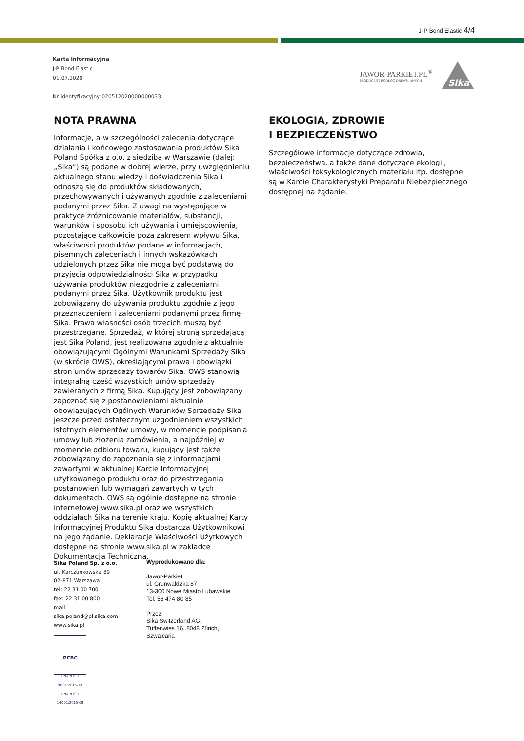J-P Bond Elastic 4/4
Karta Informacyjna
J-P Bond Elastic
01.07.2020
Nr identyfikacyjny 020512020000000033
JAWOR-PARKIET.PL<sup>®</sup>
PRODUCENT PODŁÓG DREWNIANYCH
Sika
NOTA PRAWNA
Informacje, a w szczególności zalecenia dotyczące działania i końcowego zastosowania produktów Sika Poland Spółka z o.o. z siedzibą w Warszawie (dalej: „Sika”) są podane w dobrej wierze, przy uwzględnieniu aktualnego stanu wiedzy i doświadczenia Sika i odnoszą się do produktów składowanych, przechowywanych i używanych zgodnie z zaleceniami podanymi przez Sika. Z uwagi na występujące w praktyce zróżnicowanie materiałów, substancji, warunków i sposobu ich używania i umiejscowienia, pozostające całkowicie poza zakresem wpływu Sika, właściwości produktów podane w informacjach, pisemnych zaleceniach i innych wskazówkach udzielonych przez Sika nie mogą być podstawą do przyjęcia odpowiedzialności Sika w przypadku używania produktów niezgodnie z zaleceniami podanymi przez Sika. Użytkownik produktu jest zobowiązany do używania produktu zgodnie z jego przeznaczeniem i zaleceniami podanymi przez firmę Sika. Prawa własności osób trzecich muszą być przestrzegane. Sprzedaż, w której stroną sprzedającą jest Sika Poland, jest realizowana zgodnie z aktualnie obowiązującymi Ogólnymi Warunkami Sprzedaży Sika (w skrócie OWS), określającymi prawa i obowiązki stron umów sprzedaży towarów Sika. OWS stanowią integralną cześć wszystkich umów sprzedaży zawieranych z firmą Sika. Kupujący jest zobowiązany zapoznać się z postanowieniami aktualnie obowiązujących Ogólnych Warunków Sprzedaży Sika jeszcze przed ostatecznym uzgodnieniem wszystkich istotnych elementów umowy, w momencie podpisania umowy lub złożenia zamówienia, a najpóźniej w momencie odbioru towaru, kupujący jest także zobowiązany do zapoznania się z informacjami zawartymi w aktualnej Karcie Informacyjnej użytkowanego produktu oraz do przestrzegania postanowień lub wymagań zawartych w tych dokumentach. OWS są ogólnie dostępne na stronie internetowej www.sika.pl oraz we wszystkich oddziałach Sika na terenie kraju. Kopię aktualnej Karty Informacyjnej Produktu Sika dostarcza Użytkownikowi na jego żądanie. Deklaracje Właściwości Użytkowych dostępne na stronie www.sika.pl w zakładce Dokumentacja Techniczna.
EKOLOGIA, ZDROWIE
I BEZPIECZEŃSTWO
Szczegółowe informacje dotyczące zdrowia, bezpieczeństwa, a także dane dotyczące ekologii, właściwości toksykologicznych materiału itp. dostępne są w Karcie Charakterystyki Preparatu Niebezpiecznego dostępnej na żądanie.
Sika Poland Sp. z o.o.
ul. Karczunkowska 89
02-871 Warszawa
tel: 22 31 00 700
fax: 22 31 00 800
mail: sika.poland@pl.sika.com
www.sika.pl
PCBC
PN-EN ISO 9001:2015-10
PN-EN ISO 14001:2015-09
Wyprodukowano dla:
Jawor-Parkiet
ul. Grunwaldzka 87
13-300 Nowe Miasto Lubawskie
Tel. 56 474 80 85
Przez:
Sika Switzerland AG,
Tüffenwies 16, 8048 Zürich,
Szwajcaria